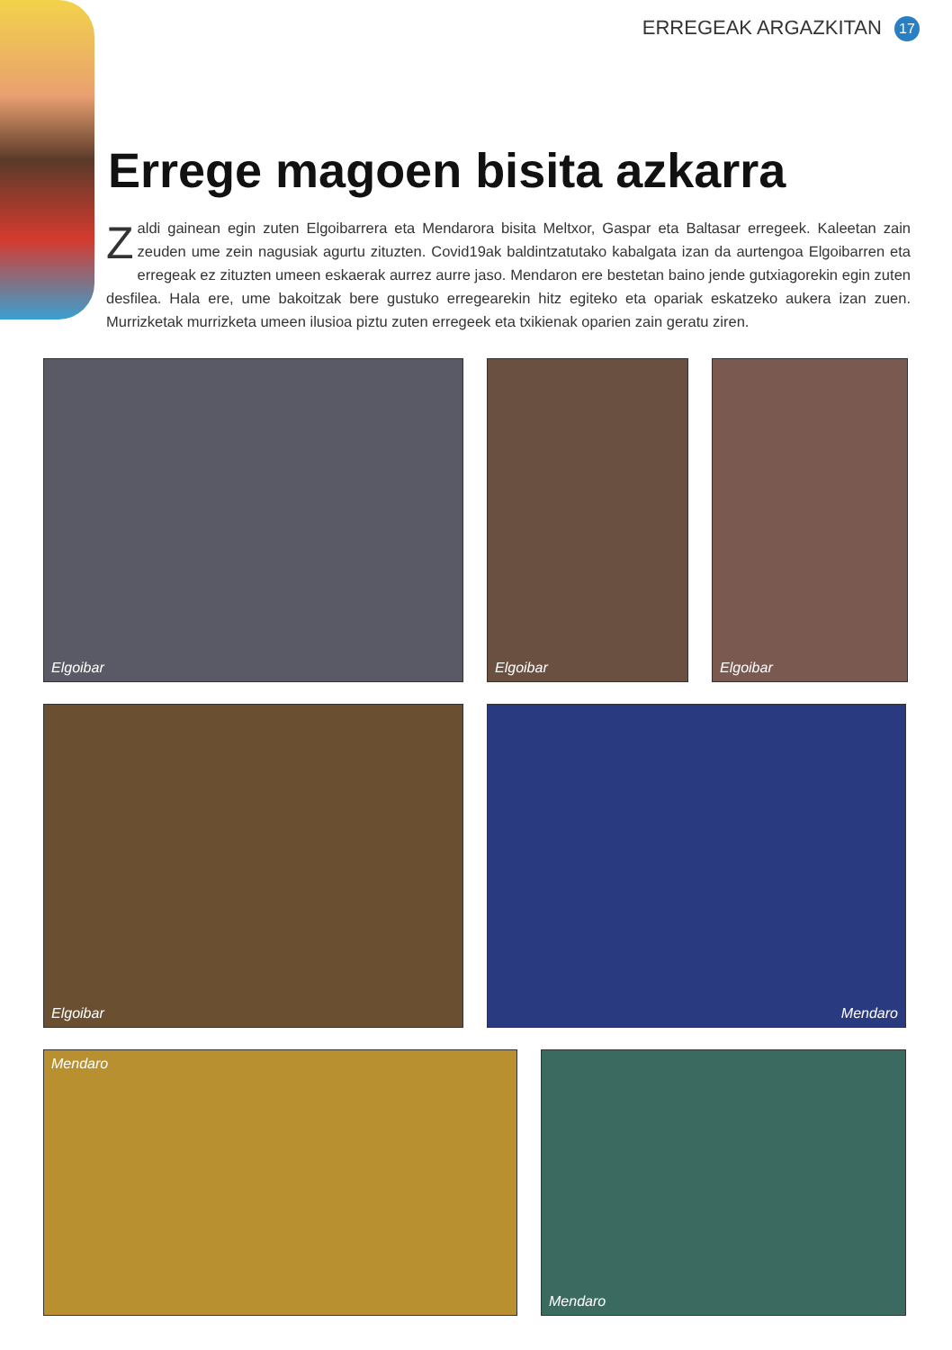ERREGEAK ARGAZKITAN 17
Errege magoen bisita azkarra
Zaldi gainean egin zuten Elgoibarrera eta Mendarora bisita Meltxor, Gaspar eta Baltasar erregeek. Kaleetan zain zeuden ume zein nagusiak agurtu zituzten. Covid19ak baldintzatutako kabalgata izan da aurtengoa Elgoibarren eta erregeak ez zituzten umeen eskaerak aurrez aurre jaso. Mendaron ere bestetan baino jende gutxiagorekin egin zuten desfilea. Hala ere, ume bakoitzak bere gustuko erregearekin hitz egiteko eta opariak eskatzeko aukera izan zuen. Murrizketak murrizketa umeen ilusioa piztu zuten erregeek eta txikienak oparien zain geratu ziren.
Elgoibar Elgoibar Elgoibar
Elgoibar Mendaro
Mendaro Mendaro